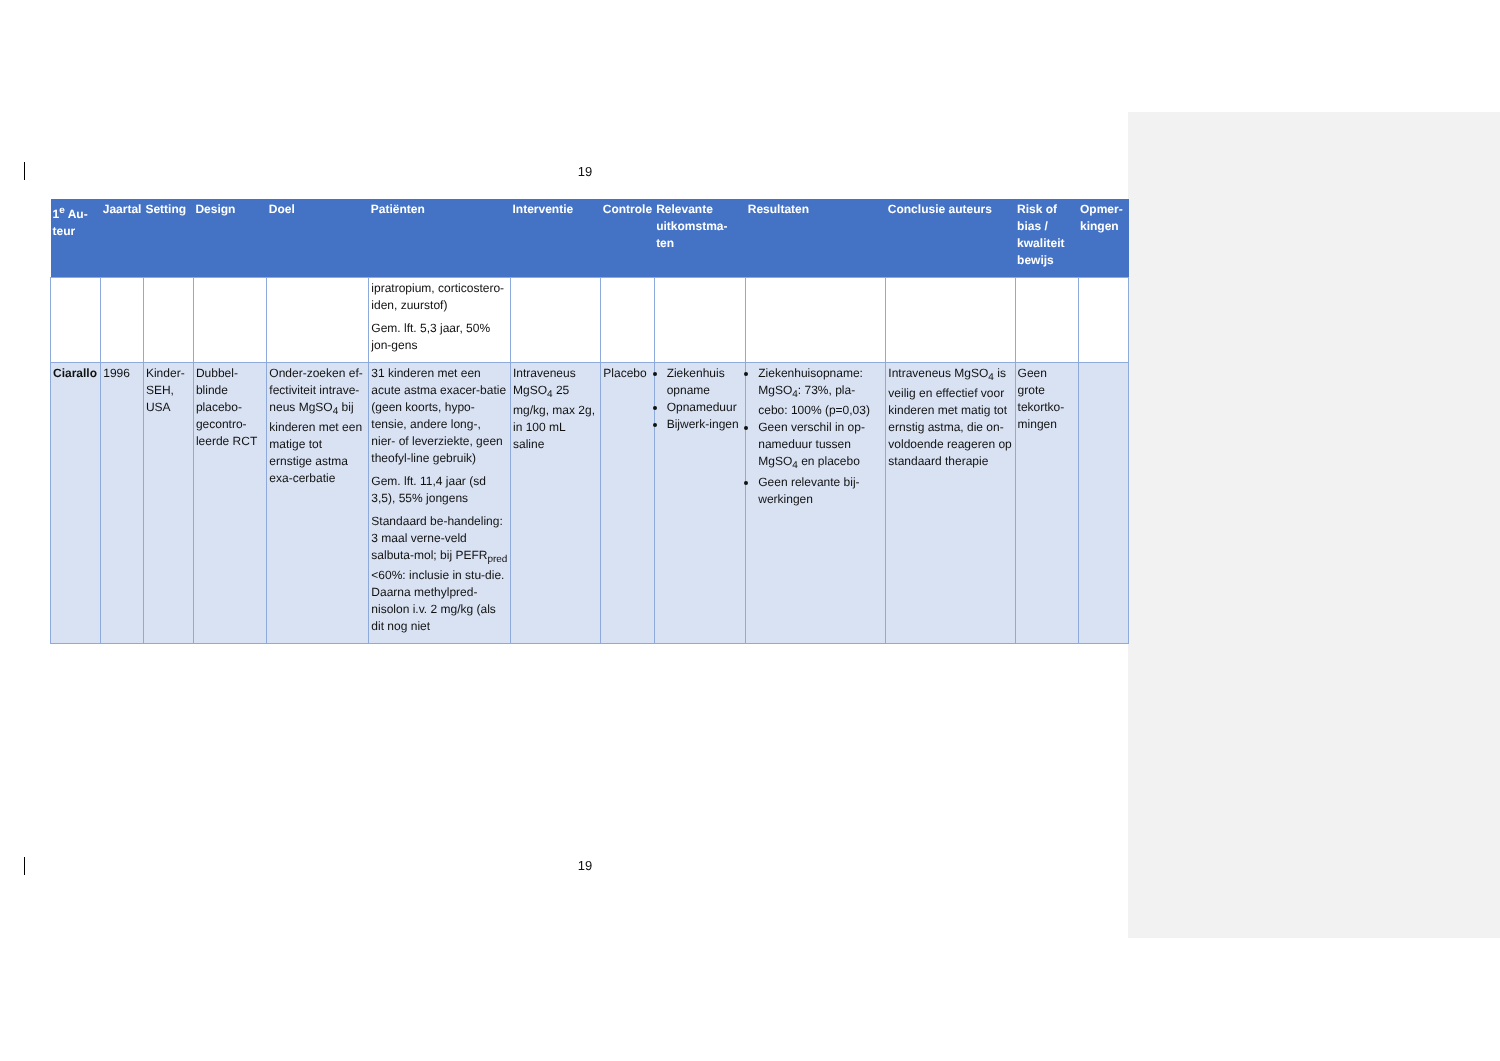19
| 1<sup>e</sup> Au-teur | Jaartal | Setting | Design | Doel | Patiënten | Interventie | Controle | Relevante uitkomstma-ten | Resultaten | Conclusie auteurs | Risk of bias / kwaliteit bewijs | Opmer-kingen |
| --- | --- | --- | --- | --- | --- | --- | --- | --- | --- | --- | --- | --- |
| | | | | | ipratropium, corticostero-iden, zuurstof) Gem. lft. 5,3 jaar, 50% jon-gens | | | | | | | |
| Ciarallo | 1996 | Kinder-SEH, USA | Dubbel-blinde placebo-gecontro-leerde RCT | Onder-zoeken ef-fectiviteit intrave-neus MgSO<sub>4</sub> bij kinderen met een matige tot ernstige astma exa-cerbatie | 31 kinderen met een acute astma exacer-batie (geen koorts, hypo-tensie, andere long-, nier- of leverziekte, geen theofyl-line gebruik) Gem. lft. 11,4 jaar (sd 3,5), 55% jongens Standaard be-handeling: 3 maal verne-veld salbuta-mol; bij PEFR<sub>pred</sub> <60%: inclusie in stu-die. Daarna methylpred-nisolon i.v. 2 mg/kg (als dit nog niet | Intraveneus MgSO<sub>4</sub> 25 mg/kg, max 2g, in 100 mL saline | Placebo | Ziekenhuis opname Opnameduur Bijwerk-ingen | Ziekenhuisopname: MgSO<sub>4</sub>: 73%, pla-cebo: 100% (p=0,03) Geen verschil in op-nameduur tussen MgSO<sub>4</sub> en placebo Geen relevante bij-werkingen | Intraveneus MgSO<sub>4</sub> is veilig en effectief voor kinderen met matig tot ernstig astma, die on-voldoende reageren op standaard therapie | Geen grote tekortko-mingen | |
19